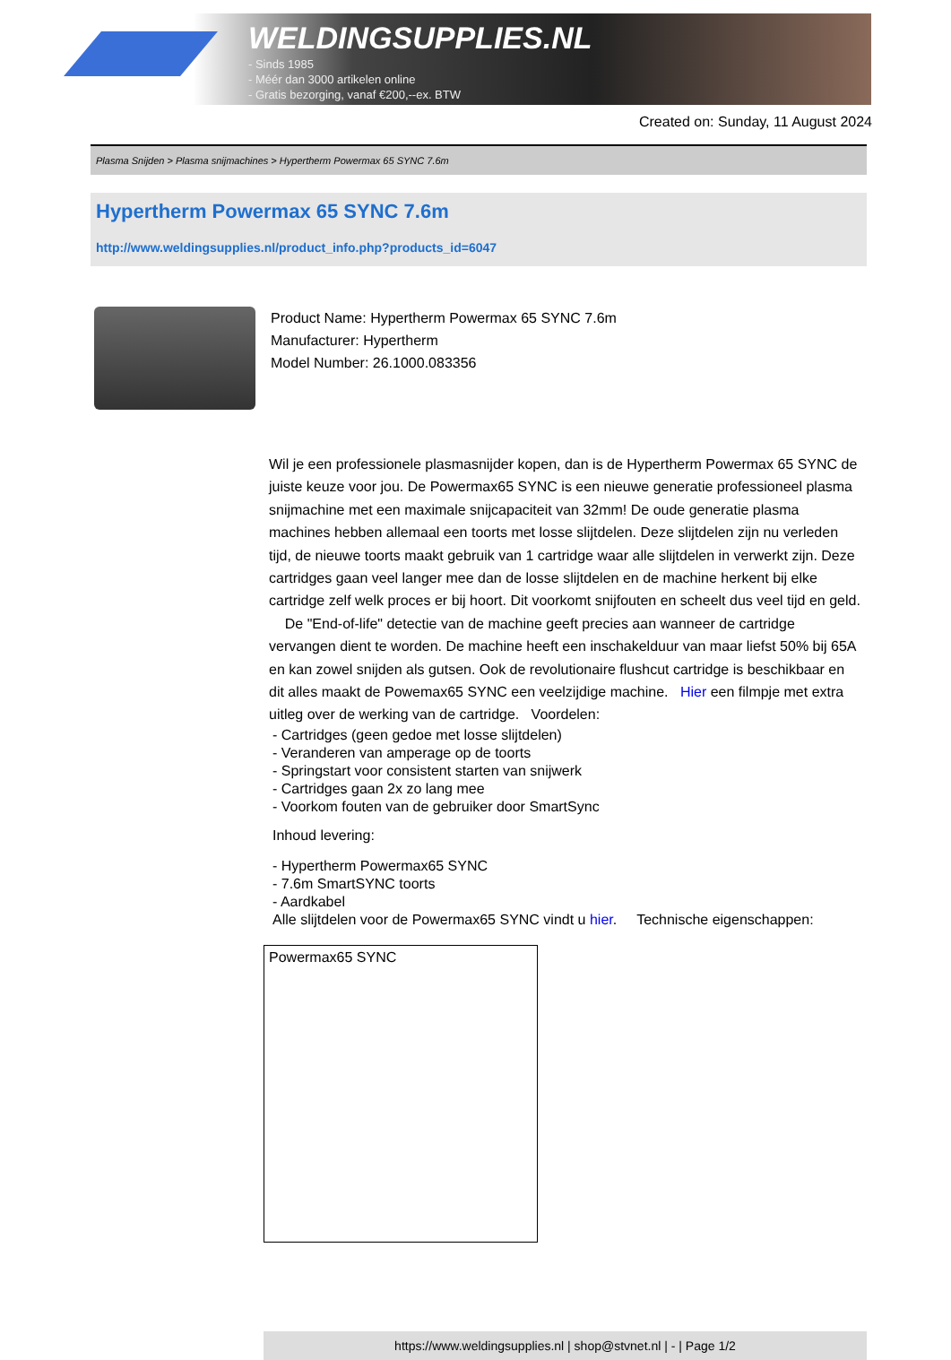WELDINGSUPPLIES.NL
- Sinds 1985
- Méér dan 3000 artikelen online
- Gratis bezorging, vanaf €200,--ex. BTW
Created on: Sunday, 11 August 2024
Plasma Snijden > Plasma snijmachines > Hypertherm Powermax 65 SYNC 7.6m
Hypertherm Powermax 65 SYNC 7.6m
http://www.weldingsupplies.nl/product_info.php?products_id=6047
Product Name: Hypertherm Powermax 65 SYNC 7.6m
Manufacturer: Hypertherm
Model Number: 26.1000.083356
Wil je een professionele plasmasnijder kopen, dan is de Hypertherm Powermax 65 SYNC de juiste keuze voor jou. De Powermax65 SYNC is een nieuwe generatie professioneel plasma snijmachine met een maximale snijcapaciteit van 32mm! De oude generatie plasma machines hebben allemaal een toorts met losse slijtdelen. Deze slijtdelen zijn nu verleden tijd, de nieuwe toorts maakt gebruik van 1 cartridge waar alle slijtdelen in verwerkt zijn. Deze cartridges gaan veel langer mee dan de losse slijtdelen en de machine herkent bij elke cartridge zelf welk proces er bij hoort. Dit voorkomt snijfouten en scheelt dus veel tijd en geld. De "End-of-life" detectie van de machine geeft precies aan wanneer de cartridge vervangen dient te worden. De machine heeft een inschakelduur van maar liefst 50% bij 65A en kan zowel snijden als gutsen. Ook de revolutionaire flushcut cartridge is beschikbaar en dit alles maakt de Powemax65 SYNC een veelzijdige machine. Hier een filmpje met extra uitleg over de werking van de cartridge. Voordelen:
- Cartridges (geen gedoe met losse slijtdelen)
- Veranderen van amperage op de toorts
- Springstart voor consistent starten van snijwerk
- Cartridges gaan 2x zo lang mee
- Voorkom fouten van de gebruiker door SmartSync
Inhoud levering:
- Hypertherm Powermax65 SYNC
- 7.6m SmartSYNC toorts
- Aardkabel
Alle slijtdelen voor de Powermax65 SYNC vindt u hier. Technische eigenschappen:
| Powermax65 SYNC |
https://www.weldingsupplies.nl | shop@stvnet.nl | - | Page 1/2